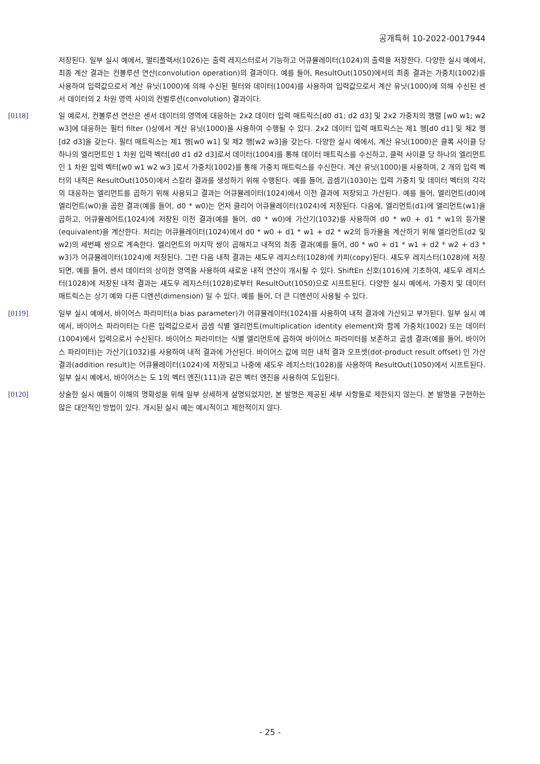공개특허 10-2022-0017944
저장된다. 일부 실시 예에서, 멀티플렉서(1026)는 출력 레지스터로서 기능하고 어큐뮬레이터(1024)의 출력을 저장한다. 다양한 실시 예에서, 최종 계산 결과는 컨볼루션 연산(convolution operation)의 결과이다. 예를 들어, ResultOut(1050)에서의 최종 결과는 가중치(1002)를 사용하여 입력값으로서 계산 유닛(1000)에 의해 수신된 필터와 데이터(1004)를 사용하여 입력값으로서 계산 유닛(1000)에 의해 수신된 센서 데이터의 2 차원 영역 사이의 컨벌루션(convolution) 결과이다.
[0118] 일 예로서, 컨볼루션 연산은 센서 데이터의 영역에 대응하는 2x2 데이터 입력 매트릭스[d0 d1; d2 d3] 및 2x2 가중치의 행렬 [w0 w1; w2 w3]에 대응하는 필터 filter ()상에서 계산 유닛(1000)을 사용하여 수행될 수 있다. 2x2 데이터 입력 매트릭스는 제1 행[d0 d1] 및 제2 행[d2 d3]을 갖는다. 필터 매트릭스는 제1 행[w0 w1] 및 제2 행[w2 w3]을 갖는다. 다양한 실시 예에서, 계산 유닛(1000)은 클록 사이클 당 하나의 엘리먼트인 1 차원 입력 벡터[d0 d1 d2 d3]로서 데이터(1004)를 통해 데이터 매트릭스를 수신하고, 클럭 사이클 당 하나의 엘리먼트인 1 차원 입력 벡터[w0 w1 w2 w3 ]로서 가중치(1002)를 통해 가중치 매트릭스를 수신한다. 계산 유닛(1000)을 사용하여, 2 개의 입력 벡터의 내적은 ResultOut(1050)에서 스칼라 결과를 생성하기 위해 수행된다. 예를 들어, 곱셈기(1030)는 입력 가중치 및 데이터 벡터의 각각의 대응하는 엘리먼트를 곱하기 위해 사용되고 결과는 어큐뮬레이터(1024)에서 이전 결과에 저장되고 가산된다. 예를 들어, 엘리먼트(d0)에 엘리먼트(w0)을 곱한 결과(예를 들어, d0 * w0)는 먼저 클리어 어큐뮬레이터(1024)에 저장된다. 다음에, 엘리먼트(d1)에 엘리먼트(w1)을 곱하고, 어큐뮬레어트(1024)에 저장된 이전 결과(예를 들어, d0 * w0)에 가산기(1032)를 사용하여 d0 * w0 + d1 * w1의 등가물(equivalent)을 계산한다. 처리는 어큐뮬레이터(1024)에서 d0 * w0 + d1 * w1 + d2 * w2의 등가물을 계산하기 위해 엘리먼트(d2 및 w2)의 세번째 쌍으로 계속한다. 엘리먼트의 마지막 쌍이 곱해지고 내적의 최종 결과(예를 들어, d0 * w0 + d1 * w1 + d2 * w2 + d3 * w3)가 어큐뮬레이터(1024)에 저장된다. 그런 다음 내적 결과는 섀도우 레지스터(1028)에 카피(copy)된다. 섀도우 레지스터(1028)에 저장되면, 예를 들어, 센서 데이터의 상이한 영역을 사용하여 새로운 내적 연산이 개시될 수 있다. ShiftEn 신호(1016)에 기초하여, 섀도우 레지스터(1028)에 저장된 내적 결과는 섀도우 레지스터(1028)로부터 ResultOut(1050)으로 시프트된다. 다양한 실시 예에서, 가중치 및 데이터 매트릭스는 상기 예와 다른 디멘션(dimension) 일 수 있다. 예를 들어, 더 큰 디멘션이 사용될 수 있다.
[0119] 일부 실시 예에서, 바이어스 파라미터(a bias parameter)가 어큐뮬레이터(1024)를 사용하여 내적 결과에 가산되고 부가된다. 일부 실시 예에서, 바이어스 파라미터는 다른 입력값으로서 곱셈 식별 엘리먼트(multiplication identity element)와 함께 가중치(1002) 또는 데이터(1004)에서 입력으로서 수신된다. 바이어스 파라미터는 식별 엘리먼트에 곱하여 바이어스 파라미터를 보존하고 곱셈 결과(예를 들어, 바이어스 파라미터)는 가산기(1032)를 사용하여 내적 결과에 가산된다. 바이어스 값에 의한 내적 결과 오프셋(dot-product result offset) 인 가산 결과(addition result)는 어큐뮬레이터(1024)에 저장되고 나중에 섀도우 레지스터(1028)를 사용하여 ResultOut(1050)에서 시프트된다. 일부 실시 예에서, 바이어스는 도 1의 벡터 엔진(111)과 같은 벡터 엔진을 사용하여 도입된다.
[0120] 상술한 실시 예들이 이해의 명확성을 위해 일부 상세하게 설명되었지만, 본 발명은 제공된 세부 사항들로 제한되지 않는다. 본 발명을 구현하는 많은 대안적인 방법이 있다. 개시된 실시 예는 예시적이고 제한적이지 않다.
- 25 -